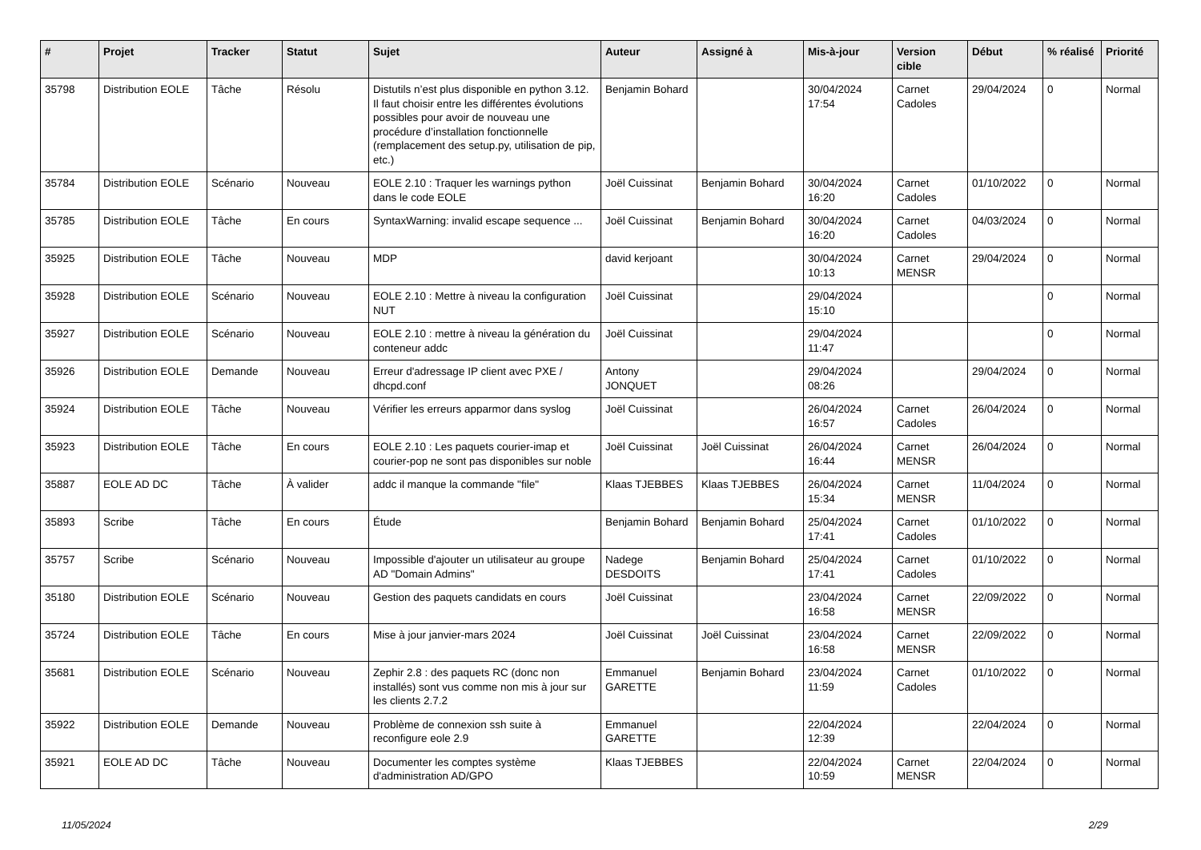| # | Projet | Tracker | Statut | Sujet | Auteur | Assigné à | Mis-à-jour | Version cible | Début | % réalisé | Priorité |
| --- | --- | --- | --- | --- | --- | --- | --- | --- | --- | --- | --- |
| 35798 | Distribution EOLE | Tâche | Résolu | Distutils n’est plus disponible en python 3.12. Il faut choisir entre les différentes évolutions possibles pour avoir de nouveau une procédure d’installation fonctionnelle (remplacement des setup.py, utilisation de pip, etc.) | Benjamin Bohard | | 30/04/2024 17:54 | Carnet Cadoles | 29/04/2024 | 0 | Normal |
| 35784 | Distribution EOLE | Scénario | Nouveau | EOLE 2.10 : Traquer les warnings python dans le code EOLE | Joël Cuissinat | Benjamin Bohard | 30/04/2024 16:20 | Carnet Cadoles | 01/10/2022 | 0 | Normal |
| 35785 | Distribution EOLE | Tâche | En cours | SyntaxWarning: invalid escape sequence ... | Joël Cuissinat | Benjamin Bohard | 30/04/2024 16:20 | Carnet Cadoles | 04/03/2024 | 0 | Normal |
| 35925 | Distribution EOLE | Tâche | Nouveau | MDP | david kerjoant | | 30/04/2024 10:13 | Carnet MENSR | 29/04/2024 | 0 | Normal |
| 35928 | Distribution EOLE | Scénario | Nouveau | EOLE 2.10 : Mettre à niveau la configuration NUT | Joël Cuissinat | | 29/04/2024 15:10 | | | 0 | Normal |
| 35927 | Distribution EOLE | Scénario | Nouveau | EOLE 2.10 : mettre à niveau la génération du conteneur addc | Joël Cuissinat | | 29/04/2024 11:47 | | | 0 | Normal |
| 35926 | Distribution EOLE | Demande | Nouveau | Erreur d'adressage IP client avec PXE / dhcpd.conf | Antony JONQUET | | 29/04/2024 08:26 | | 29/04/2024 | 0 | Normal |
| 35924 | Distribution EOLE | Tâche | Nouveau | Vérifier les erreurs apparmor dans syslog | Joël Cuissinat | | 26/04/2024 16:57 | Carnet Cadoles | 26/04/2024 | 0 | Normal |
| 35923 | Distribution EOLE | Tâche | En cours | EOLE 2.10 : Les paquets courier-imap et courier-pop ne sont pas disponibles sur noble | Joël Cuissinat | Joël Cuissinat | 26/04/2024 16:44 | Carnet MENSR | 26/04/2024 | 0 | Normal |
| 35887 | EOLE AD DC | Tâche | À valider | addc il manque la commande "file" | Klaas TJEBBES | Klaas TJEBBES | 26/04/2024 15:34 | Carnet MENSR | 11/04/2024 | 0 | Normal |
| 35893 | Scribe | Tâche | En cours | Étude | Benjamin Bohard | Benjamin Bohard | 25/04/2024 17:41 | Carnet Cadoles | 01/10/2022 | 0 | Normal |
| 35757 | Scribe | Scénario | Nouveau | Impossible d'ajouter un utilisateur au groupe AD "Domain Admins" | Nadege DESDOITS | Benjamin Bohard | 25/04/2024 17:41 | Carnet Cadoles | 01/10/2022 | 0 | Normal |
| 35180 | Distribution EOLE | Scénario | Nouveau | Gestion des paquets candidats en cours | Joël Cuissinat | | 23/04/2024 16:58 | Carnet MENSR | 22/09/2022 | 0 | Normal |
| 35724 | Distribution EOLE | Tâche | En cours | Mise à jour janvier-mars 2024 | Joël Cuissinat | Joël Cuissinat | 23/04/2024 16:58 | Carnet MENSR | 22/09/2022 | 0 | Normal |
| 35681 | Distribution EOLE | Scénario | Nouveau | Zephir 2.8 : des paquets RC (donc non installés) sont vus comme non mis à jour sur les clients 2.7.2 | Emmanuel GARETTE | Benjamin Bohard | 23/04/2024 11:59 | Carnet Cadoles | 01/10/2022 | 0 | Normal |
| 35922 | Distribution EOLE | Demande | Nouveau | Problème de connexion ssh suite à reconfigure eole 2.9 | Emmanuel GARETTE | | 22/04/2024 12:39 | | 22/04/2024 | 0 | Normal |
| 35921 | EOLE AD DC | Tâche | Nouveau | Documenter les comptes système d'administration AD/GPO | Klaas TJEBBES | | 22/04/2024 10:59 | Carnet MENSR | 22/04/2024 | 0 | Normal |
11/05/2024 2/29